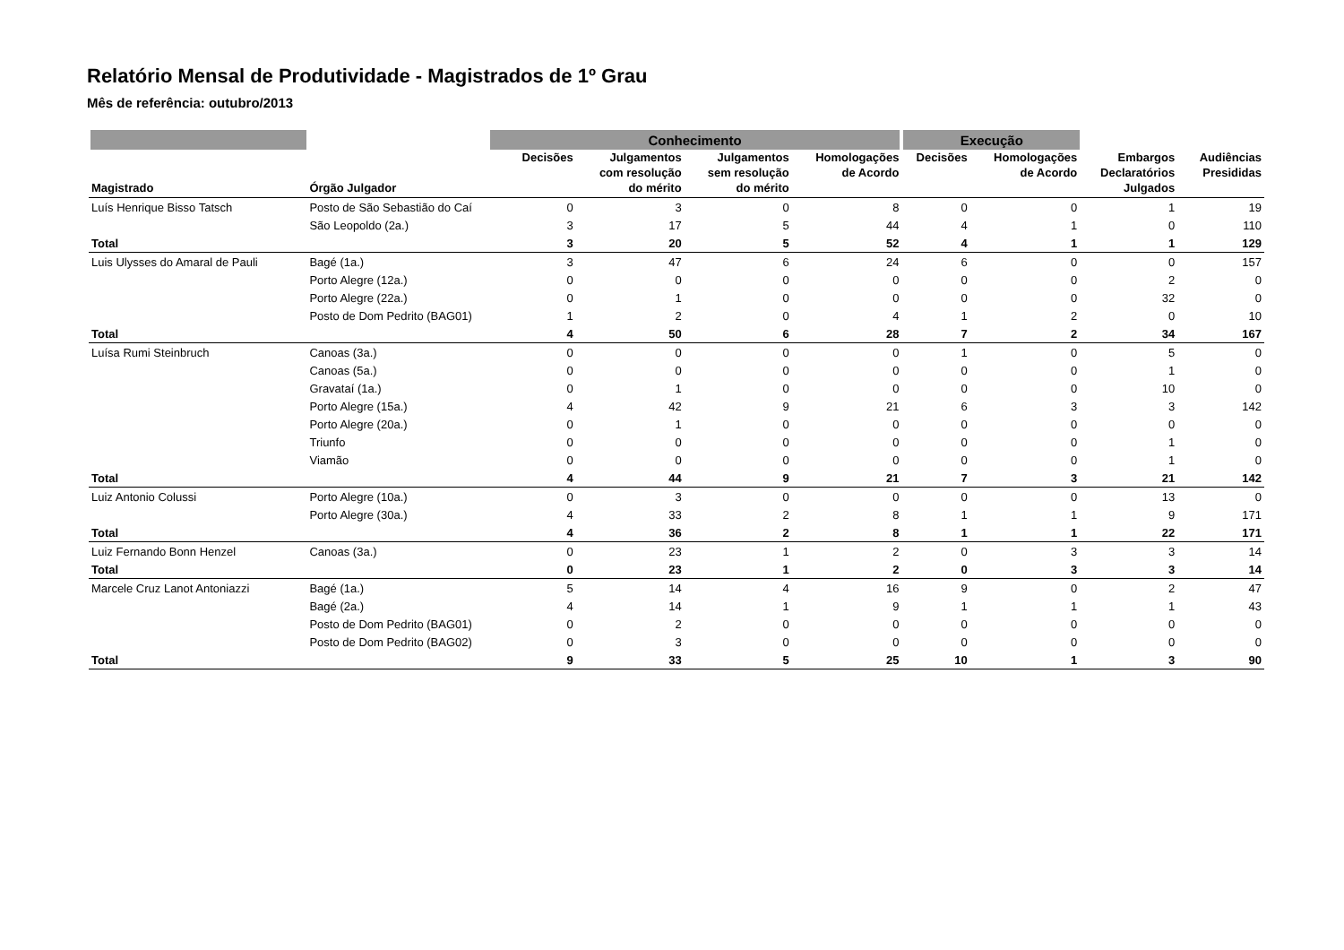Relatório Mensal de Produtividade - Magistrados de 1º Grau
Mês de referência: outubro/2013
| | | Conhecimento | | | | Execução | | | |
| --- | --- | --- | --- | --- | --- | --- | --- | --- | --- |
| Magistrado | Órgão Julgador | Decisões | Julgamentos com resolução do mérito | Julgamentos sem resolução do mérito | Homologações de Acordo | Decisões | Homologações de Acordo | Embargos Declaratórios Julgados | Audiências Presididas |
| Luís Henrique Bisso Tatsch | Posto de São Sebastião do Caí | 0 | 3 | 0 | 8 | 0 | 0 | 1 | 19 |
| | São Leopoldo (2a.) | 3 | 17 | 5 | 44 | 4 | 1 | 0 | 110 |
| Total | | 3 | 20 | 5 | 52 | 4 | 1 | 1 | 129 |
| Luis Ulysses do Amaral de Pauli | Bagé (1a.) | 3 | 47 | 6 | 24 | 6 | 0 | 0 | 157 |
| | Porto Alegre (12a.) | 0 | 0 | 0 | 0 | 0 | 0 | 2 | 0 |
| | Porto Alegre (22a.) | 0 | 1 | 0 | 0 | 0 | 0 | 32 | 0 |
| | Posto de Dom Pedrito (BAG01) | 1 | 2 | 0 | 4 | 1 | 2 | 0 | 10 |
| Total | | 4 | 50 | 6 | 28 | 7 | 2 | 34 | 167 |
| Luísa Rumi Steinbruch | Canoas (3a.) | 0 | 0 | 0 | 0 | 1 | 0 | 5 | 0 |
| | Canoas (5a.) | 0 | 0 | 0 | 0 | 0 | 0 | 1 | 0 |
| | Gravataí (1a.) | 0 | 1 | 0 | 0 | 0 | 0 | 10 | 0 |
| | Porto Alegre (15a.) | 4 | 42 | 9 | 21 | 6 | 3 | 3 | 142 |
| | Porto Alegre (20a.) | 0 | 1 | 0 | 0 | 0 | 0 | 0 | 0 |
| | Triunfo | 0 | 0 | 0 | 0 | 0 | 0 | 1 | 0 |
| | Viamão | 0 | 0 | 0 | 0 | 0 | 0 | 1 | 0 |
| Total | | 4 | 44 | 9 | 21 | 7 | 3 | 21 | 142 |
| Luiz Antonio Colussi | Porto Alegre (10a.) | 0 | 3 | 0 | 0 | 0 | 0 | 13 | 0 |
| | Porto Alegre (30a.) | 4 | 33 | 2 | 8 | 1 | 1 | 9 | 171 |
| Total | | 4 | 36 | 2 | 8 | 1 | 1 | 22 | 171 |
| Luiz Fernando Bonn Henzel | Canoas (3a.) | 0 | 23 | 1 | 2 | 0 | 3 | 3 | 14 |
| Total | | 0 | 23 | 1 | 2 | 0 | 3 | 3 | 14 |
| Marcele Cruz Lanot Antoniazzi | Bagé (1a.) | 5 | 14 | 4 | 16 | 9 | 0 | 2 | 47 |
| | Bagé (2a.) | 4 | 14 | 1 | 9 | 1 | 1 | 1 | 43 |
| | Posto de Dom Pedrito (BAG01) | 0 | 2 | 0 | 0 | 0 | 0 | 0 | 0 |
| | Posto de Dom Pedrito (BAG02) | 0 | 3 | 0 | 0 | 0 | 0 | 0 | 0 |
| Total | | 9 | 33 | 5 | 25 | 10 | 1 | 3 | 90 |